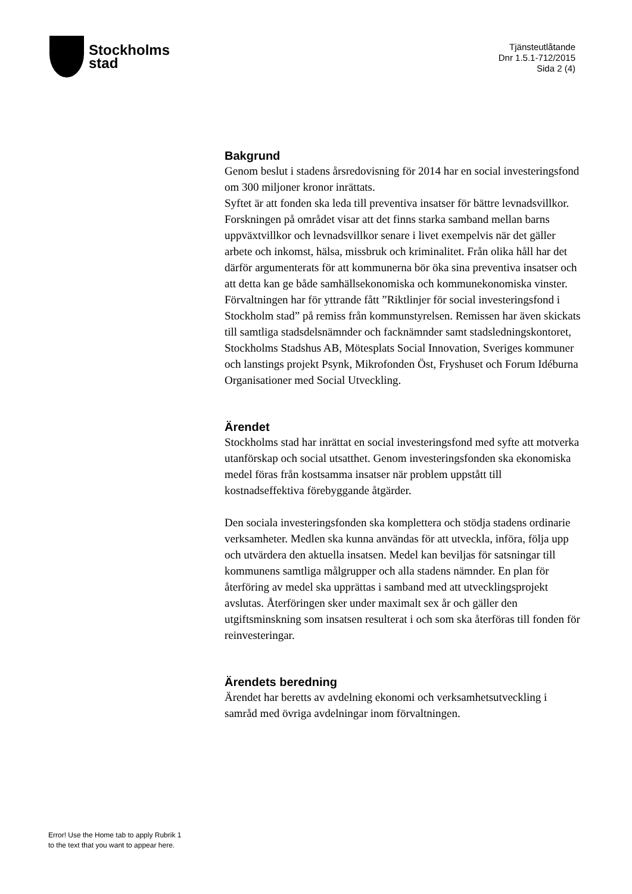Stockholms
stad
Tjänsteutlåtande
Dnr 1.5.1-712/2015
Sida 2 (4)
Bakgrund
Genom beslut i stadens årsredovisning för 2014 har en social investeringsfond om 300 miljoner kronor inrättats.
Syftet är att fonden ska leda till preventiva insatser för bättre levnadsvillkor. Forskningen på området visar att det finns starka samband mellan barns uppväxtvillkor och levnadsvillkor senare i livet exempelvis när det gäller arbete och inkomst, hälsa, missbruk och kriminalitet. Från olika håll har det därför argumenterats för att kommunerna bör öka sina preventiva insatser och att detta kan ge både samhällsekonomiska och kommunekonomiska vinster.
Förvaltningen har för yttrande fått ”Riktlinjer för social investeringsfond i Stockholm stad” på remiss från kommunstyrelsen. Remissen har även skickats till samtliga stadsdelsnämnder och facknämnder samt stadsledningskontoret, Stockholms Stadshus AB, Mötesplats Social Innovation, Sveriges kommuner och lanstings projekt Psynk, Mikrofonden Öst, Fryshuset och Forum Idéburna Organisationer med Social Utveckling.
Ärendet
Stockholms stad har inrättat en social investeringsfond med syfte att motverka utanförskap och social utsatthet. Genom investeringsfonden ska ekonomiska medel föras från kostsamma insatser när problem uppstått till kostnadseffektiva förebyggande åtgärder.
Den sociala investeringsfonden ska komplettera och stödja stadens ordinarie verksamheter. Medlen ska kunna användas för att utveckla, införa, följa upp och utvärdera den aktuella insatsen. Medel kan beviljas för satsningar till kommunens samtliga målgrupper och alla stadens nämnder. En plan för återföring av medel ska upprättas i samband med att utvecklingsprojekt avslutas. Återföringen sker under maximalt sex år och gäller den utgiftsminskning som insatsen resulterat i och som ska återföras till fonden för reinvesteringar.
Ärendets beredning
Ärendet har beretts av avdelning ekonomi och verksamhetsutveckling i samråd med övriga avdelningar inom förvaltningen.
Error! Use the Home tab to apply Rubrik 1
to the text that you want to appear here.